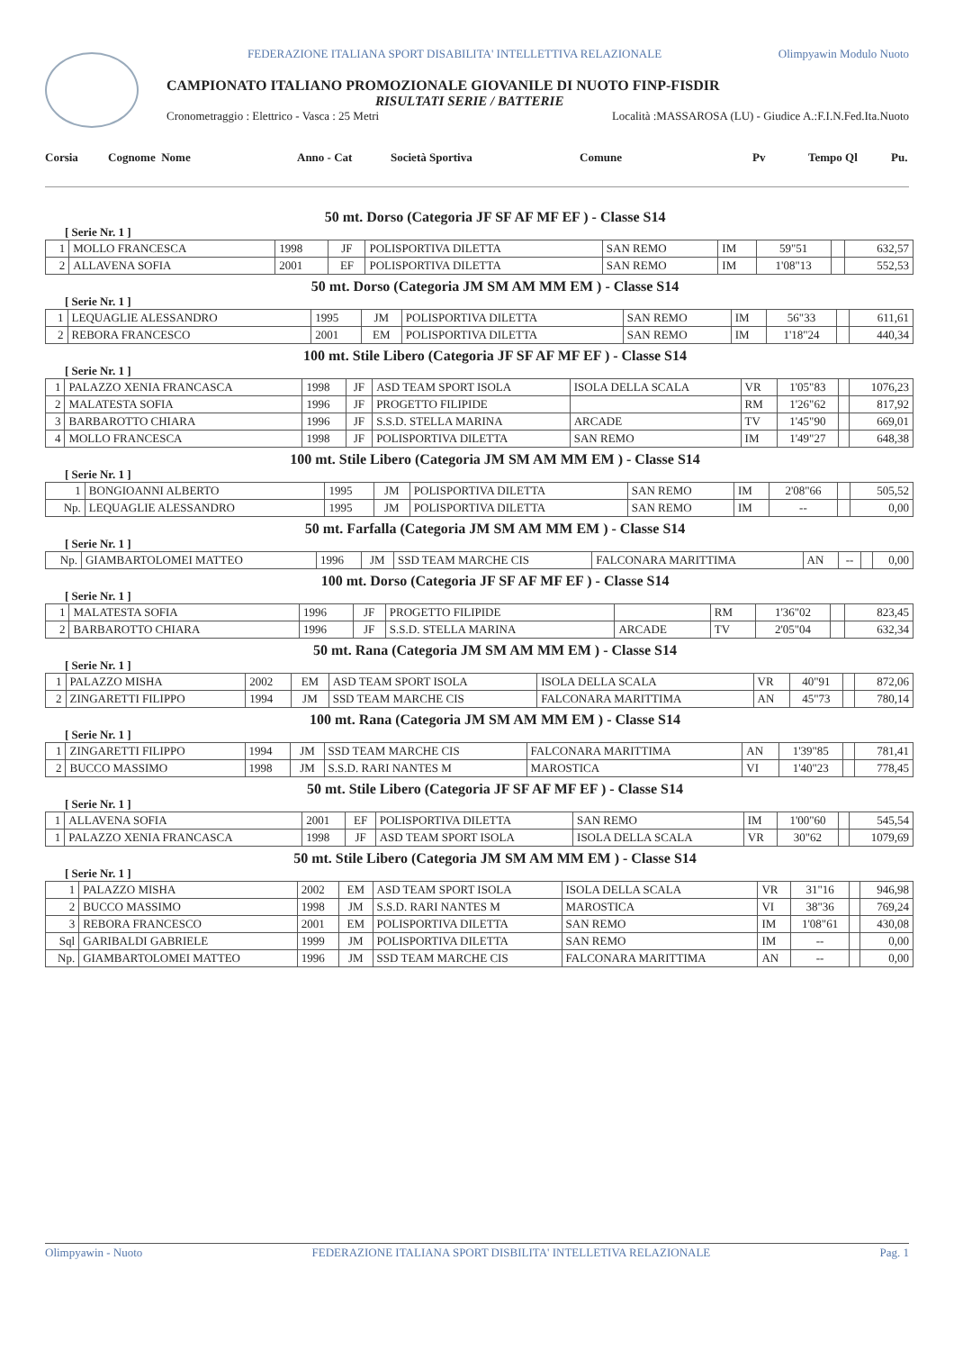FEDERAZIONE ITALIANA SPORT DISABILITA' INTELLETTIVA RELAZIONALE Olimpyawin Modulo Nuoto
CAMPIONATO ITALIANO PROMOZIONALE GIOVANILE DI NUOTO FINP-FISDIR
RISULTATI SERIE / BATTERIE
Cronometraggio : Elettrico - Vasca : 25 Metri Località :MASSAROSA (LU) - Giudice A.:F.I.N.Fed.Ita.Nuoto
Corsia Cognome Nome Anno - Cat Società Sportiva Comune Pv Tempo Ql Pu.
50 mt. Dorso (Categoria JF SF AF MF EF ) - Classe S14
[ Serie Nr. 1 ]
| 1 | MOLLO FRANCESCA | 1998 | JF | POLISPORTIVA DILETTA | SAN REMO | IM | 59"51 | | 632,57 |
| 2 | ALLAVENA SOFIA | 2001 | EF | POLISPORTIVA DILETTA | SAN REMO | IM | 1'08"13 | | 552,53 |
50 mt. Dorso (Categoria JM SM AM MM EM ) - Classe S14
[ Serie Nr. 1 ]
| 1 | LEQUAGLIE ALESSANDRO | 1995 | JM | POLISPORTIVA DILETTA | SAN REMO | IM | 56"33 | | 611,61 |
| 2 | REBORA FRANCESCO | 2001 | EM | POLISPORTIVA DILETTA | SAN REMO | IM | 1'18"24 | | 440,34 |
100 mt. Stile Libero (Categoria JF SF AF MF EF ) - Classe S14
[ Serie Nr. 1 ]
| 1 | PALAZZO XENIA FRANCASCA | 1998 | JF | ASD TEAM SPORT ISOLA | ISOLA DELLA SCALA | VR | 1'05"83 | | 1076,23 |
| 2 | MALATESTA SOFIA | 1996 | JF | PROGETTO FILIPIDE | | RM | 1'26"62 | | 817,92 |
| 3 | BARBAROTTO CHIARA | 1996 | JF | S.S.D. STELLA MARINA | ARCADE | TV | 1'45"90 | | 669,01 |
| 4 | MOLLO FRANCESCA | 1998 | JF | POLISPORTIVA DILETTA | SAN REMO | IM | 1'49"27 | | 648,38 |
100 mt. Stile Libero (Categoria JM SM AM MM EM ) - Classe S14
[ Serie Nr. 1 ]
| 1 | BONGIOANNI ALBERTO | 1995 | JM | POLISPORTIVA DILETTA | SAN REMO | IM | 2'08"66 | | 505,52 |
| Np. | LEQUAGLIE ALESSANDRO | 1995 | JM | POLISPORTIVA DILETTA | SAN REMO | IM | -- | | 0,00 |
50 mt. Farfalla (Categoria JM SM AM MM EM ) - Classe S14
[ Serie Nr. 1 ]
| Np. | GIAMBARTOLOMEI MATTEO | 1996 | JM | SSD TEAM MARCHE CIS | FALCONARA MARITTIMA | AN | -- | | 0,00 |
100 mt. Dorso (Categoria JF SF AF MF EF ) - Classe S14
[ Serie Nr. 1 ]
| 1 | MALATESTA SOFIA | 1996 | JF | PROGETTO FILIPIDE | | RM | 1'36"02 | | 823,45 |
| 2 | BARBAROTTO CHIARA | 1996 | JF | S.S.D. STELLA MARINA | ARCADE | TV | 2'05"04 | | 632,34 |
50 mt. Rana (Categoria JM SM AM MM EM ) - Classe S14
[ Serie Nr. 1 ]
| 1 | PALAZZO MISHA | 2002 | EM | ASD TEAM SPORT ISOLA | ISOLA DELLA SCALA | VR | 40"91 | | 872,06 |
| 2 | ZINGARETTI FILIPPO | 1994 | JM | SSD TEAM MARCHE CIS | FALCONARA MARITTIMA | AN | 45"73 | | 780,14 |
100 mt. Rana (Categoria JM SM AM MM EM ) - Classe S14
[ Serie Nr. 1 ]
| 1 | ZINGARETTI FILIPPO | 1994 | JM | SSD TEAM MARCHE CIS | FALCONARA MARITTIMA | AN | 1'39"85 | | 781,41 |
| 2 | BUCCO MASSIMO | 1998 | JM | S.S.D. RARI NANTES M | MAROSTICA | VI | 1'40"23 | | 778,45 |
50 mt. Stile Libero (Categoria JF SF AF MF EF ) - Classe S14
[ Serie Nr. 1 ]
| 1 | ALLAVENA SOFIA | 2001 | EF | POLISPORTIVA DILETTA | SAN REMO | IM | 1'00"60 | | 545,54 |
| 1 | PALAZZO XENIA FRANCASCA | 1998 | JF | ASD TEAM SPORT ISOLA | ISOLA DELLA SCALA | VR | 30"62 | | 1079,69 |
50 mt. Stile Libero (Categoria JM SM AM MM EM ) - Classe S14
[ Serie Nr. 1 ]
| 1 | PALAZZO MISHA | 2002 | EM | ASD TEAM SPORT ISOLA | ISOLA DELLA SCALA | VR | 31"16 | | 946,98 |
| 2 | BUCCO MASSIMO | 1998 | JM | S.S.D. RARI NANTES M | MAROSTICA | VI | 38"36 | | 769,24 |
| 3 | REBORA FRANCESCO | 2001 | EM | POLISPORTIVA DILETTA | SAN REMO | IM | 1'08"61 | | 430,08 |
| Sql | GARIBALDI GABRIELE | 1999 | JM | POLISPORTIVA DILETTA | SAN REMO | IM | -- | | 0,00 |
| Np. | GIAMBARTOLOMEI MATTEO | 1996 | JM | SSD TEAM MARCHE CIS | FALCONARA MARITTIMA | AN | -- | | 0,00 |
Olimpyawin - Nuoto FEDERAZIONE ITALIANA SPORT DISBILITA' INTELLETIVA RELAZIONALE Pag. 1